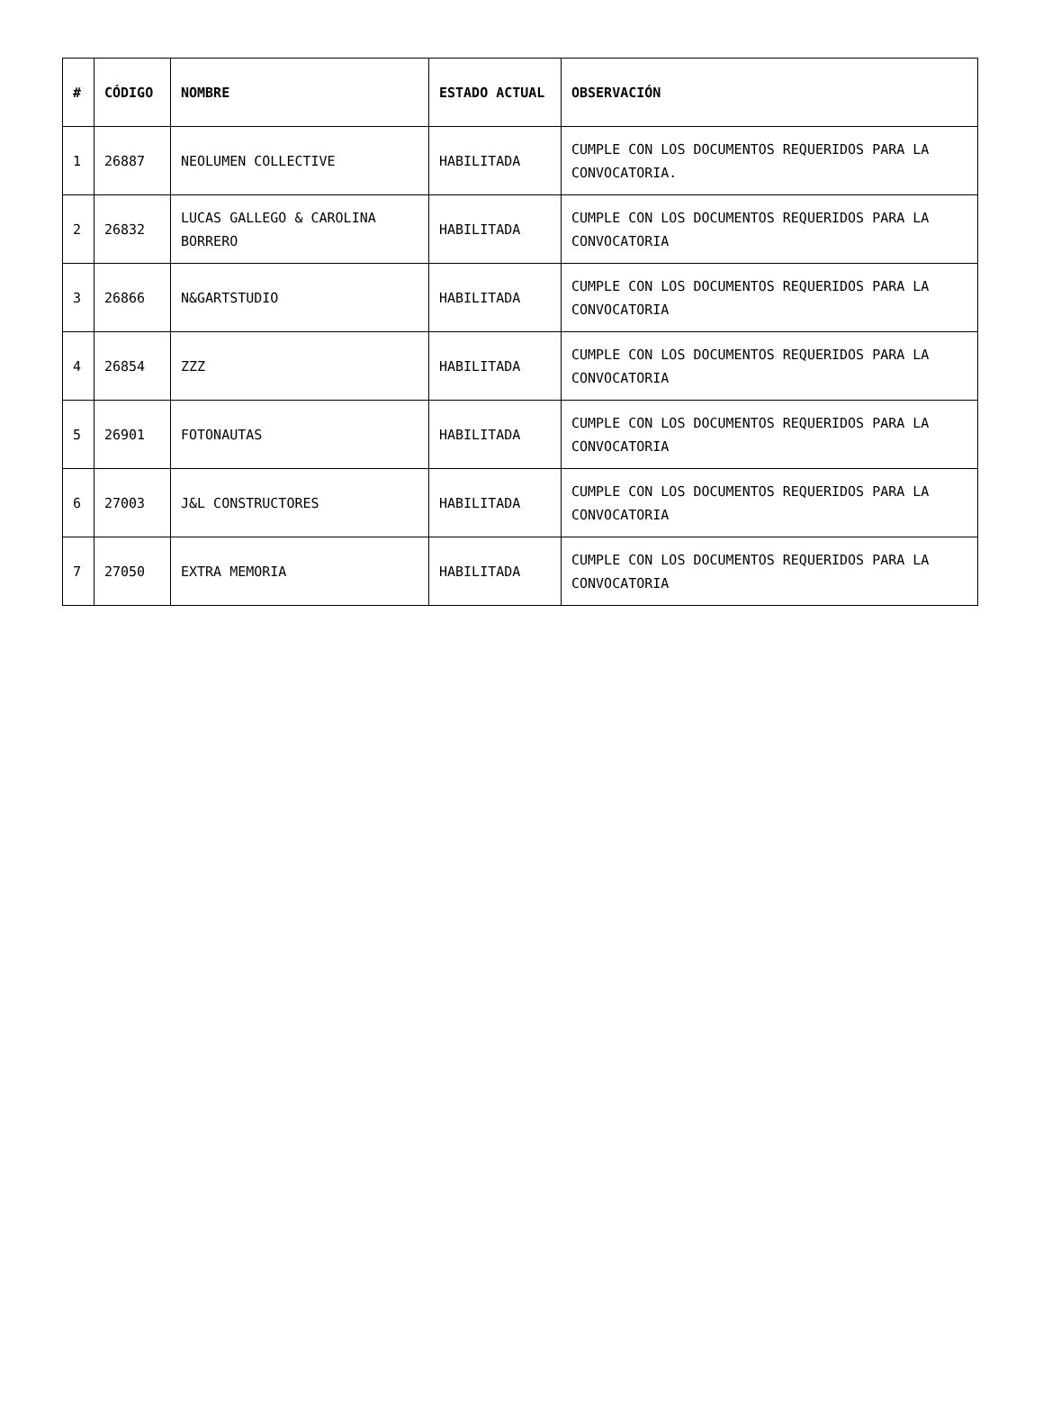| # | CÓDIGO | NOMBRE | ESTADO ACTUAL | OBSERVACIÓN |
| --- | --- | --- | --- | --- |
| 1 | 26887 | NEOLUMEN COLLECTIVE | HABILITADA | CUMPLE CON LOS DOCUMENTOS REQUERIDOS PARA LA CONVOCATORIA. |
| 2 | 26832 | LUCAS GALLEGO & CAROLINA BORRERO | HABILITADA | CUMPLE CON LOS DOCUMENTOS REQUERIDOS PARA LA CONVOCATORIA |
| 3 | 26866 | N&GARTSTUDIO | HABILITADA | CUMPLE CON LOS DOCUMENTOS REQUERIDOS PARA LA CONVOCATORIA |
| 4 | 26854 | ZZZ | HABILITADA | CUMPLE CON LOS DOCUMENTOS REQUERIDOS PARA LA CONVOCATORIA |
| 5 | 26901 | FOTONAUTAS | HABILITADA | CUMPLE CON LOS DOCUMENTOS REQUERIDOS PARA LA CONVOCATORIA |
| 6 | 27003 | J&L CONSTRUCTORES | HABILITADA | CUMPLE CON LOS DOCUMENTOS REQUERIDOS PARA LA CONVOCATORIA |
| 7 | 27050 | EXTRA MEMORIA | HABILITADA | CUMPLE CON LOS DOCUMENTOS REQUERIDOS PARA LA CONVOCATORIA |